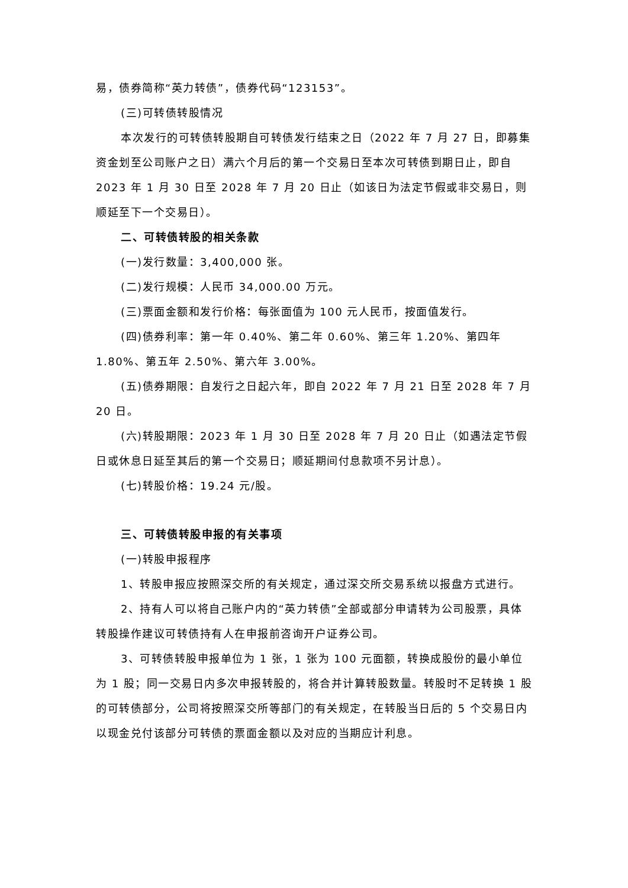易，债券简称“英力转债”，债券代码“123153”。
(三)可转债转股情况
本次发行的可转债转股期自可转债发行结束之日（2022 年 7 月 27 日，即募集资金划至公司账户之日）满六个月后的第一个交易日至本次可转债到期日止，即自 2023 年 1 月 30 日至 2028 年 7 月 20 日止（如该日为法定节假或非交易日，则顺延至下一个交易日）。
二、可转债转股的相关条款
(一)发行数量：3,400,000 张。
(二)发行规模：人民币 34,000.00 万元。
(三)票面金额和发行价格：每张面值为 100 元人民币，按面值发行。
(四)债券利率：第一年 0.40%、第二年 0.60%、第三年 1.20%、第四年 1.80%、第五年 2.50%、第六年 3.00%。
(五)债券期限：自发行之日起六年，即自 2022 年 7 月 21 日至 2028 年 7 月 20 日。
(六)转股期限：2023 年 1 月 30 日至 2028 年 7 月 20 日止（如遇法定节假日或休息日延至其后的第一个交易日；顺延期间付息款项不另计息）。
(七)转股价格：19.24 元/股。
三、可转债转股申报的有关事项
(一)转股申报程序
1、转股申报应按照深交所的有关规定，通过深交所交易系统以报盘方式进行。
2、持有人可以将自己账户内的“英力转债”全部或部分申请转为公司股票，具体转股操作建议可转债持有人在申报前咨询开户证券公司。
3、可转债转股申报单位为 1 张，1 张为 100 元面额，转换成股份的最小单位为 1 股；同一交易日内多次申报转股的，将合并计算转股数量。转股时不足转换 1 股的可转债部分，公司将按照深交所等部门的有关规定，在转股当日后的 5 个交易日内以现金兑付该部分可转债的票面金额以及对应的当期应计利息。